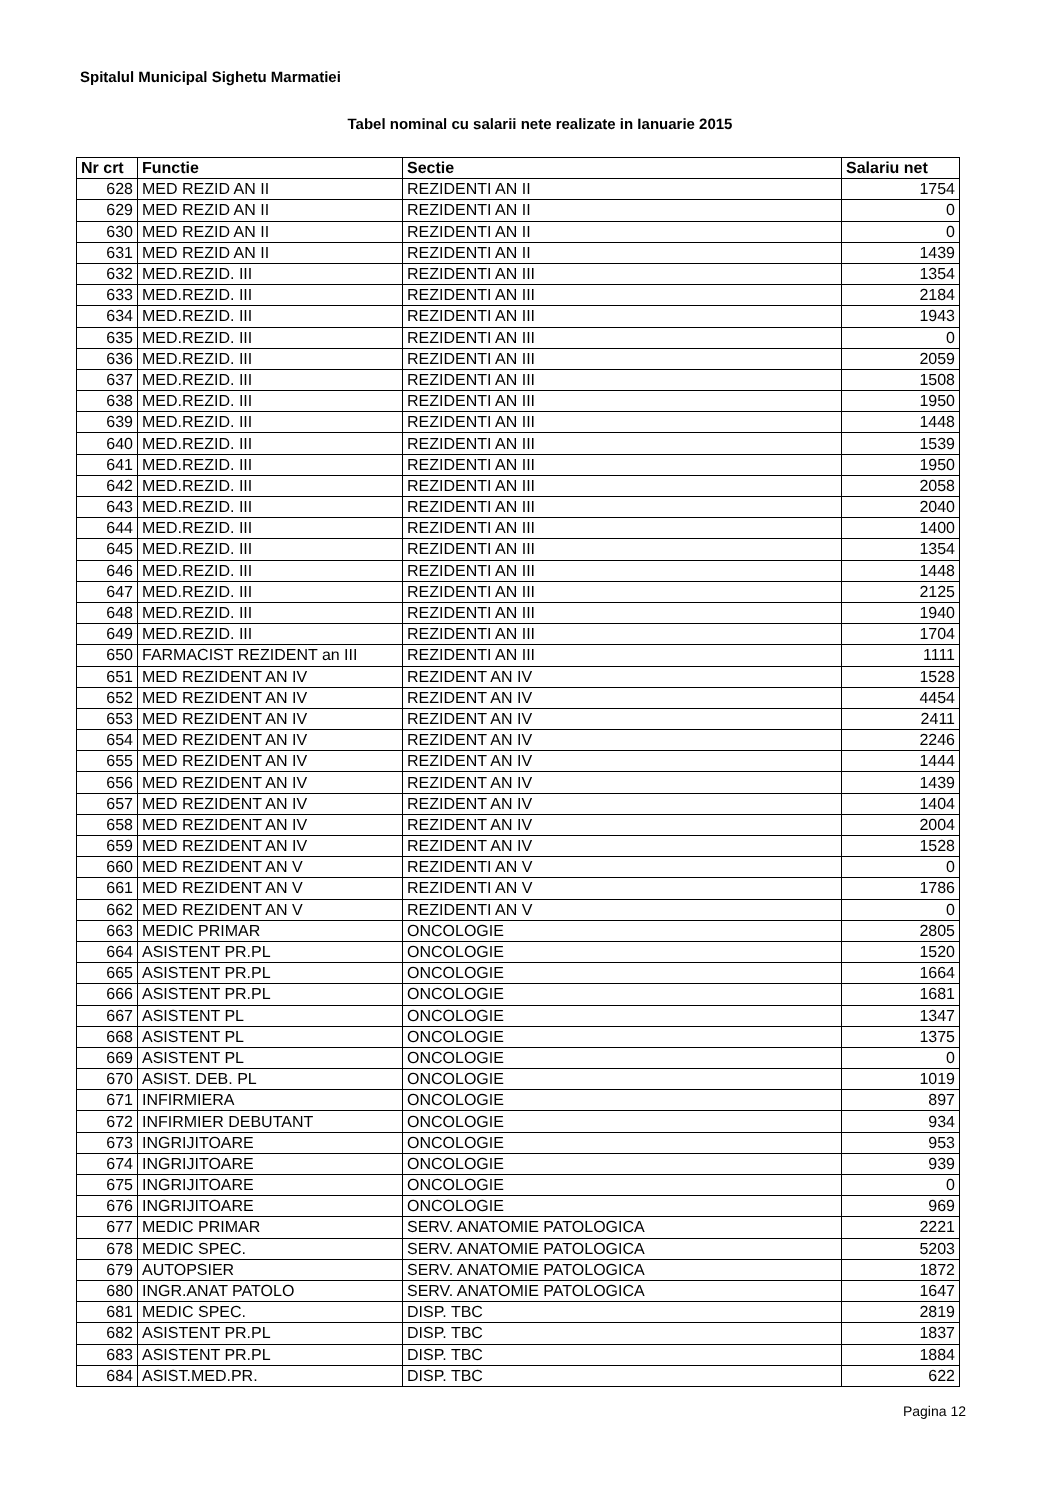Spitalul Municipal Sighetu Marmatiei
Tabel nominal cu salarii nete realizate in Ianuarie 2015
| Nr crt | Functie | Sectie | Salariu net |
| --- | --- | --- | --- |
| 628 | MED REZID AN II | REZIDENTI AN II | 1754 |
| 629 | MED REZID AN II | REZIDENTI AN II | 0 |
| 630 | MED REZID AN II | REZIDENTI AN II | 0 |
| 631 | MED REZID AN II | REZIDENTI AN II | 1439 |
| 632 | MED.REZID. III | REZIDENTI AN III | 1354 |
| 633 | MED.REZID. III | REZIDENTI AN III | 2184 |
| 634 | MED.REZID. III | REZIDENTI AN III | 1943 |
| 635 | MED.REZID. III | REZIDENTI AN III | 0 |
| 636 | MED.REZID. III | REZIDENTI AN III | 2059 |
| 637 | MED.REZID. III | REZIDENTI AN III | 1508 |
| 638 | MED.REZID. III | REZIDENTI AN III | 1950 |
| 639 | MED.REZID. III | REZIDENTI AN III | 1448 |
| 640 | MED.REZID. III | REZIDENTI AN III | 1539 |
| 641 | MED.REZID. III | REZIDENTI AN III | 1950 |
| 642 | MED.REZID. III | REZIDENTI AN III | 2058 |
| 643 | MED.REZID. III | REZIDENTI AN III | 2040 |
| 644 | MED.REZID. III | REZIDENTI AN III | 1400 |
| 645 | MED.REZID. III | REZIDENTI AN III | 1354 |
| 646 | MED.REZID. III | REZIDENTI AN III | 1448 |
| 647 | MED.REZID. III | REZIDENTI AN III | 2125 |
| 648 | MED.REZID. III | REZIDENTI AN III | 1940 |
| 649 | MED.REZID. III | REZIDENTI AN III | 1704 |
| 650 | FARMACIST REZIDENT an III | REZIDENTI AN III | 1111 |
| 651 | MED REZIDENT AN IV | REZIDENT AN IV | 1528 |
| 652 | MED REZIDENT AN IV | REZIDENT AN IV | 4454 |
| 653 | MED REZIDENT AN IV | REZIDENT AN IV | 2411 |
| 654 | MED REZIDENT AN IV | REZIDENT AN IV | 2246 |
| 655 | MED REZIDENT AN IV | REZIDENT AN IV | 1444 |
| 656 | MED REZIDENT AN IV | REZIDENT AN IV | 1439 |
| 657 | MED REZIDENT AN IV | REZIDENT AN IV | 1404 |
| 658 | MED REZIDENT AN IV | REZIDENT AN IV | 2004 |
| 659 | MED REZIDENT AN IV | REZIDENT AN IV | 1528 |
| 660 | MED REZIDENT AN V | REZIDENTI AN V | 0 |
| 661 | MED REZIDENT AN V | REZIDENTI AN V | 1786 |
| 662 | MED REZIDENT AN V | REZIDENTI AN V | 0 |
| 663 | MEDIC PRIMAR | ONCOLOGIE | 2805 |
| 664 | ASISTENT PR.PL | ONCOLOGIE | 1520 |
| 665 | ASISTENT PR.PL | ONCOLOGIE | 1664 |
| 666 | ASISTENT PR.PL | ONCOLOGIE | 1681 |
| 667 | ASISTENT PL | ONCOLOGIE | 1347 |
| 668 | ASISTENT PL | ONCOLOGIE | 1375 |
| 669 | ASISTENT PL | ONCOLOGIE | 0 |
| 670 | ASIST. DEB. PL | ONCOLOGIE | 1019 |
| 671 | INFIRMIERA | ONCOLOGIE | 897 |
| 672 | INFIRMIER DEBUTANT | ONCOLOGIE | 934 |
| 673 | INGRIJITOARE | ONCOLOGIE | 953 |
| 674 | INGRIJITOARE | ONCOLOGIE | 939 |
| 675 | INGRIJITOARE | ONCOLOGIE | 0 |
| 676 | INGRIJITOARE | ONCOLOGIE | 969 |
| 677 | MEDIC PRIMAR | SERV. ANATOMIE PATOLOGICA | 2221 |
| 678 | MEDIC SPEC. | SERV. ANATOMIE PATOLOGICA | 5203 |
| 679 | AUTOPSIER | SERV. ANATOMIE PATOLOGICA | 1872 |
| 680 | INGR.ANAT PATOLO | SERV. ANATOMIE PATOLOGICA | 1647 |
| 681 | MEDIC SPEC. | DISP. TBC | 2819 |
| 682 | ASISTENT PR.PL | DISP. TBC | 1837 |
| 683 | ASISTENT PR.PL | DISP. TBC | 1884 |
| 684 | ASIST.MED.PR. | DISP. TBC | 622 |
Pagina 12